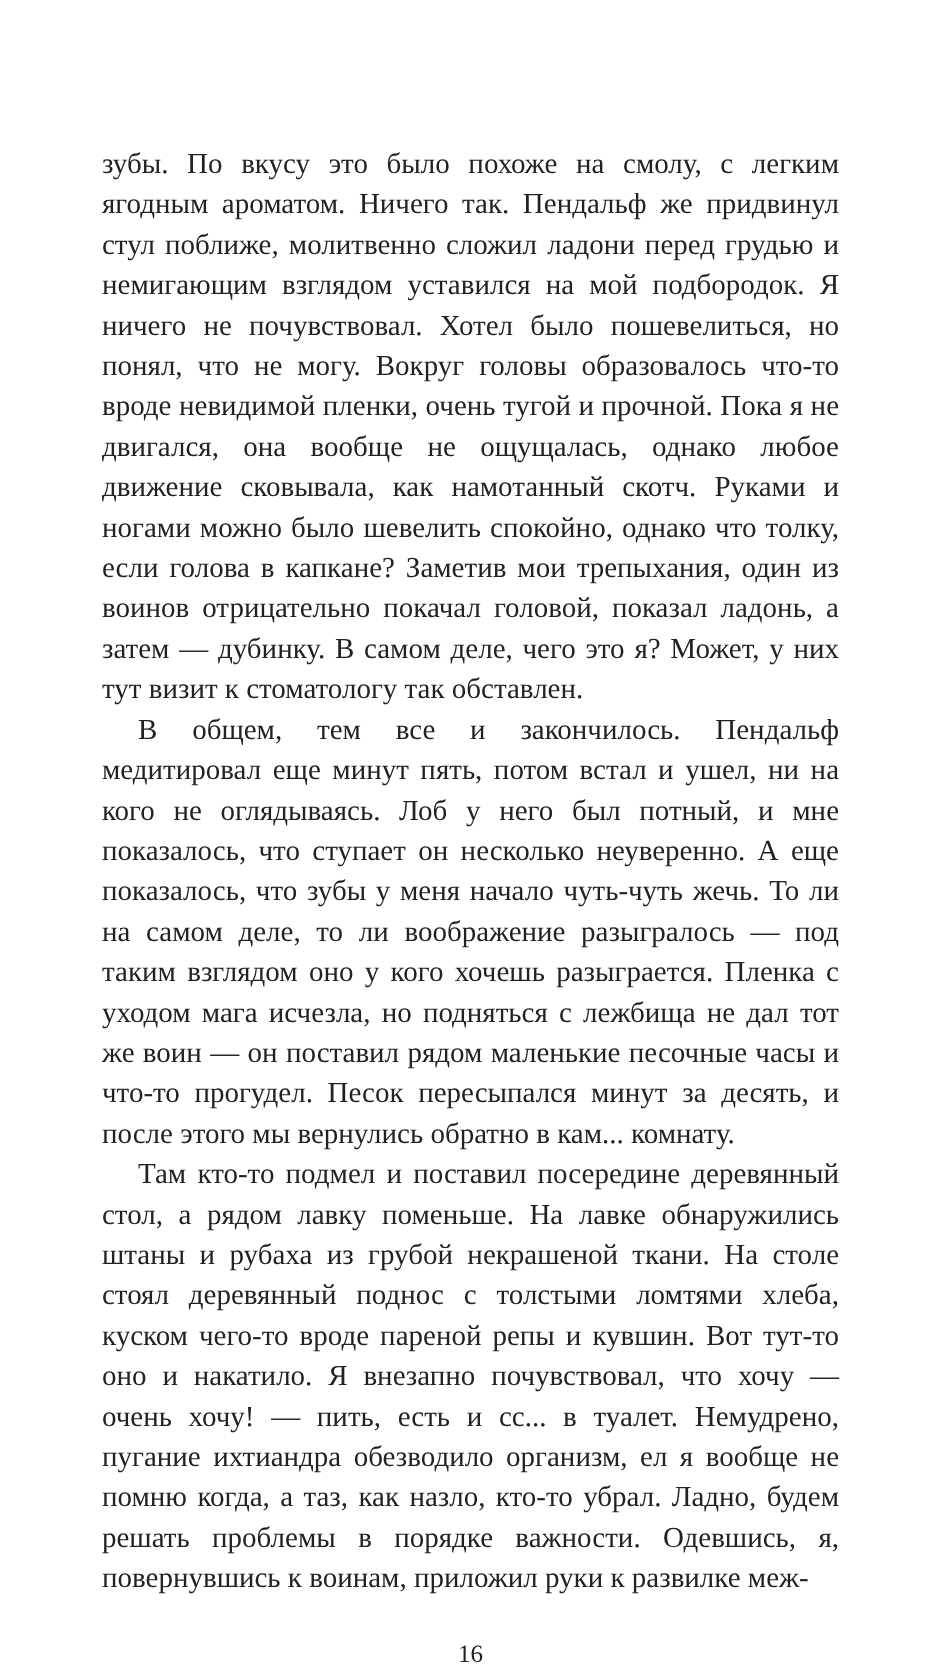зубы. По вкусу это было похоже на смолу, с легким ягодным ароматом. Ничего так. Пендальф же придвинул стул поближе, молитвенно сложил ладони перед грудью и немигающим взглядом уставился на мой подбородок. Я ничего не почувствовал. Хотел было пошевелиться, но понял, что не могу. Вокруг головы образовалось что-то вроде невидимой пленки, очень тугой и прочной. Пока я не двигался, она вообще не ощущалась, однако любое движение сковывала, как намотанный скотч. Руками и ногами можно было шевелить спокойно, однако что толку, если голова в капкане? Заметив мои трепыхания, один из воинов отрицательно покачал головой, показал ладонь, а затем — дубинку. В самом деле, чего это я? Может, у них тут визит к стоматологу так обставлен.
В общем, тем все и закончилось. Пендальф медитировал еще минут пять, потом встал и ушел, ни на кого не оглядываясь. Лоб у него был потный, и мне показалось, что ступает он несколько неуверенно. А еще показалось, что зубы у меня начало чуть-чуть жечь. То ли на самом деле, то ли воображение разыгралось — под таким взглядом оно у кого хочешь разыграется. Пленка с уходом мага исчезла, но подняться с лежбища не дал тот же воин — он поставил рядом маленькие песочные часы и что-то прогудел. Песок пересыпался минут за десять, и после этого мы вернулись обратно в кам... комнату.
Там кто-то подмел и поставил посередине деревянный стол, а рядом лавку поменьше. На лавке обнаружились штаны и рубаха из грубой некрашеной ткани. На столе стоял деревянный поднос с толстыми ломтями хлеба, куском чего-то вроде пареной репы и кувшин. Вот тут-то оно и накатило. Я внезапно почувствовал, что хочу — очень хочу! — пить, есть и сс... в туалет. Немудрено, пугание ихтиандра обезводило организм, ел я вообще не помню когда, а таз, как назло, кто-то убрал. Ладно, будем решать проблемы в порядке важности. Одевшись, я, повернувшись к воинам, приложил руки к развилке меж-
16